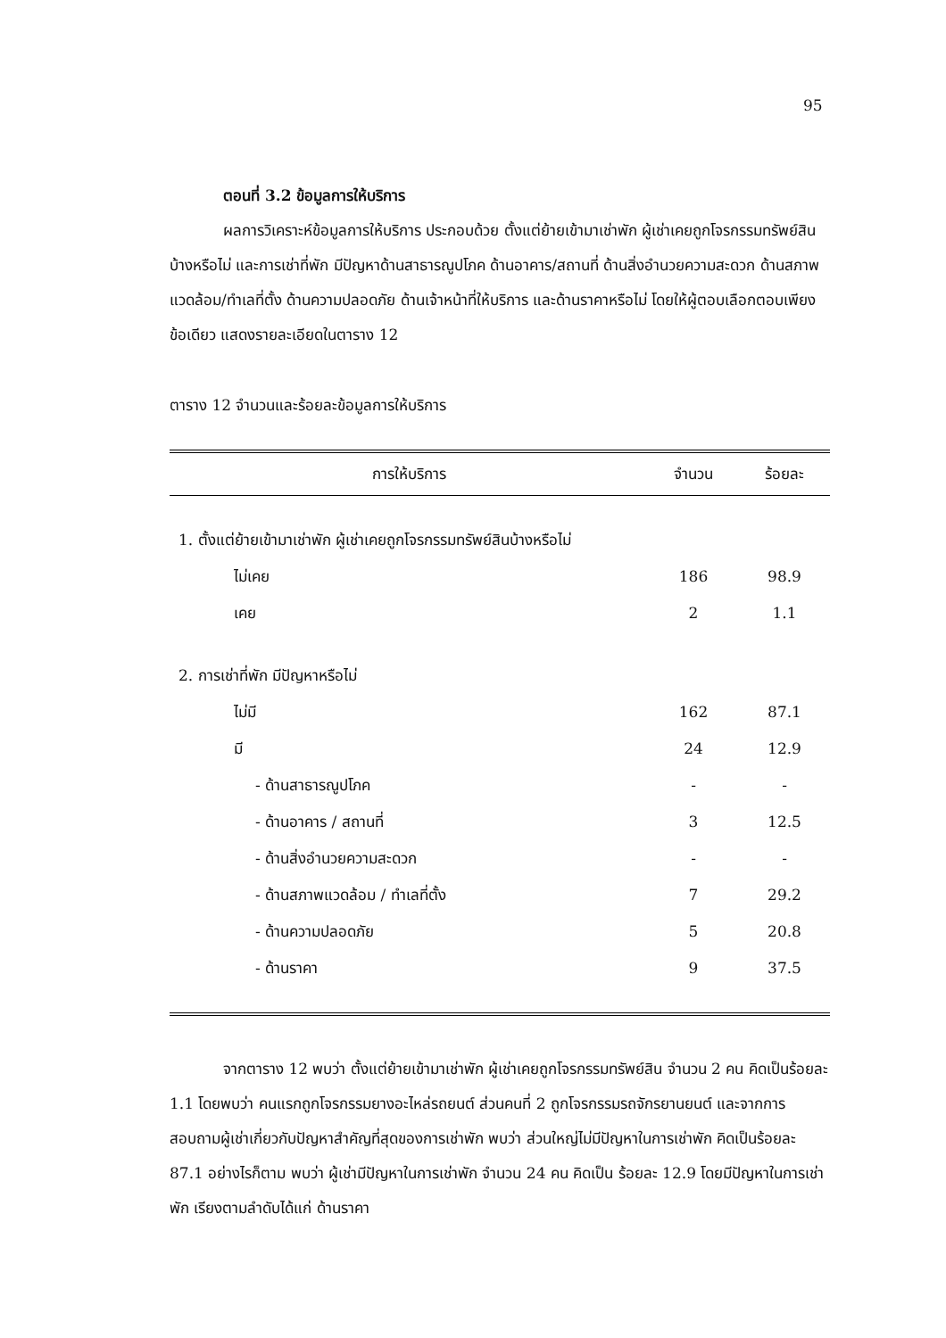95
ตอนที่ 3.2 ข้อมูลการให้บริการ
ผลการวิเคราะห์ข้อมูลการให้บริการ ประกอบด้วย ตั้งแต่ย้ายเข้ามาเช่าพัก ผู้เช่าเคยถูกโจรกรรมทรัพย์สินบ้างหรือไม่ และการเช่าที่พัก มีปัญหาด้านสาธารณูปโภค ด้านอาคาร/สถานที่ ด้านสิ่งอำนวยความสะดวก ด้านสภาพแวดล้อม/ทำเลที่ตั้ง ด้านความปลอดภัย ด้านเจ้าหน้าที่ให้บริการ และด้านราคาหรือไม่ โดยให้ผู้ตอบเลือกตอบเพียงข้อเดียว แสดงรายละเอียดในตาราง 12
ตาราง 12 จำนวนและร้อยละข้อมูลการให้บริการ
| การให้บริการ | จำนวน | ร้อยละ |
| --- | --- | --- |
| 1. ตั้งแต่ย้ายเข้ามาเช่าพัก ผู้เช่าเคยถูกโจรกรรมทรัพย์สินบ้างหรือไม่ | | |
| ไม่เคย | 186 | 98.9 |
| เคย | 2 | 1.1 |
| 2. การเช่าที่พัก มีปัญหาหรือไม่ | | |
| ไม่มี | 162 | 87.1 |
| มี | 24 | 12.9 |
| - ด้านสาธารณูปโภค | - | - |
| - ด้านอาคาร / สถานที่ | 3 | 12.5 |
| - ด้านสิ่งอำนวยความสะดวก | - | - |
| - ด้านสภาพแวดล้อม / ทำเลที่ตั้ง | 7 | 29.2 |
| - ด้านความปลอดภัย | 5 | 20.8 |
| - ด้านราคา | 9 | 37.5 |
จากตาราง 12 พบว่า ตั้งแต่ย้ายเข้ามาเช่าพัก ผู้เช่าเคยถูกโจรกรรมทรัพย์สิน จำนวน 2 คน คิดเป็นร้อยละ 1.1 โดยพบว่า คนแรกถูกโจรกรรมยางอะไหล่รถยนต์ ส่วนคนที่ 2 ถูกโจรกรรมรถจักรยานยนต์ และจากการสอบถามผู้เช่าเกี่ยวกับปัญหาสำคัญที่สุดของการเช่าพัก พบว่า ส่วนใหญ่ไม่มีปัญหาในการเช่าพัก คิดเป็นร้อยละ 87.1 อย่างไรก็ตาม พบว่า ผู้เช่ามีปัญหาในการเช่าพัก จำนวน 24 คน คิดเป็น ร้อยละ 12.9 โดยมีปัญหาในการเช่าพัก เรียงตามลำดับได้แก่ ด้านราคา